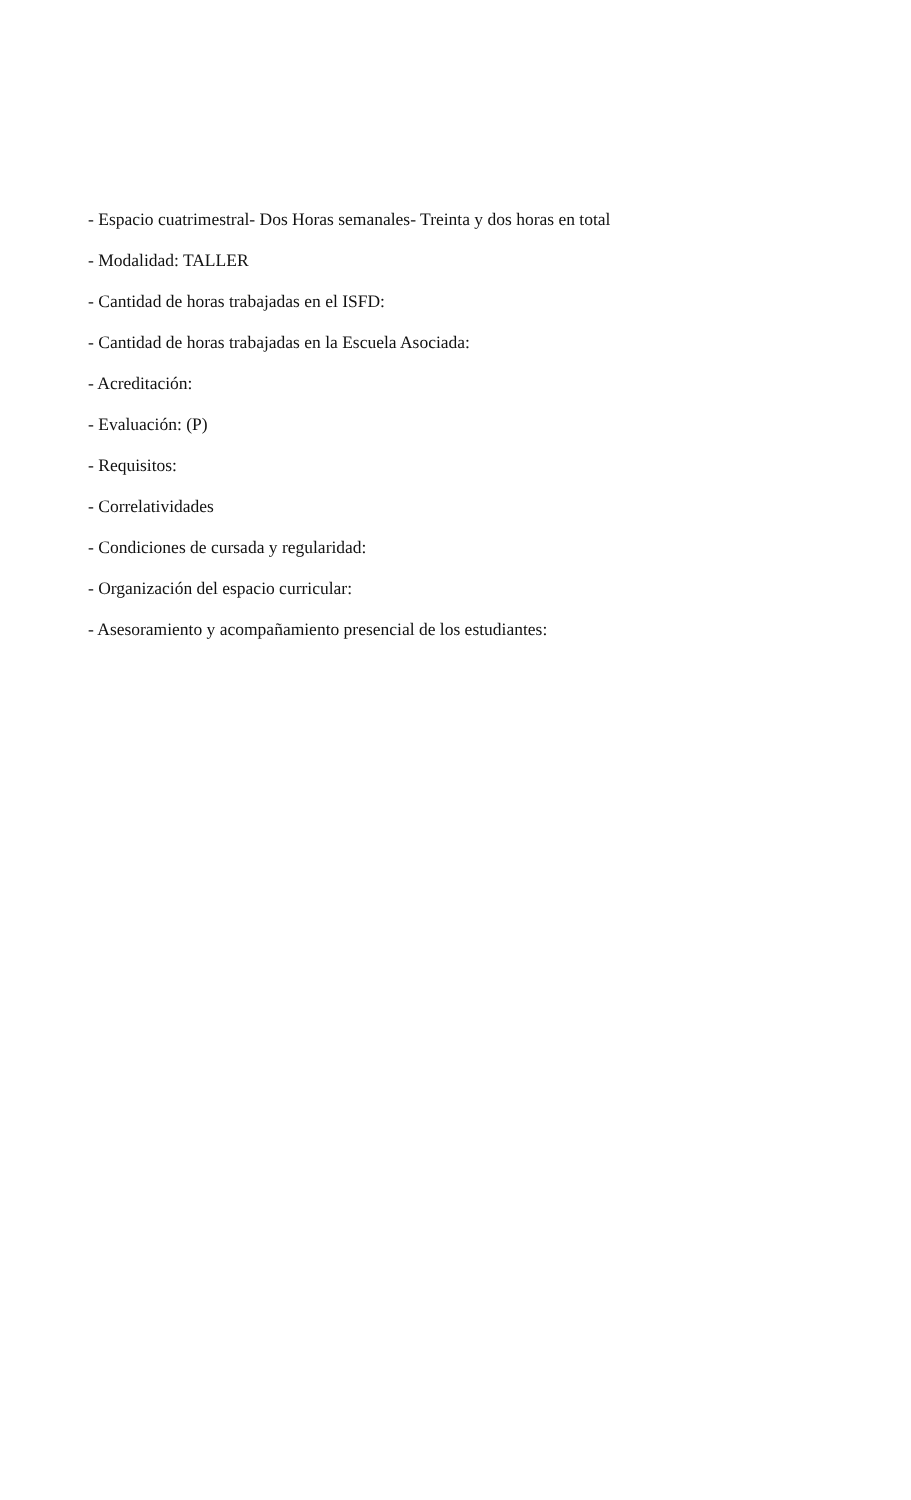- Espacio cuatrimestral- Dos Horas semanales- Treinta y dos horas en total
- Modalidad: TALLER
- Cantidad de horas trabajadas en el ISFD:
- Cantidad de horas trabajadas en la Escuela Asociada:
- Acreditación:
- Evaluación: (P)
- Requisitos:
- Correlatividades
- Condiciones de cursada y regularidad:
- Organización del espacio curricular:
- Asesoramiento y acompañamiento presencial de los estudiantes: